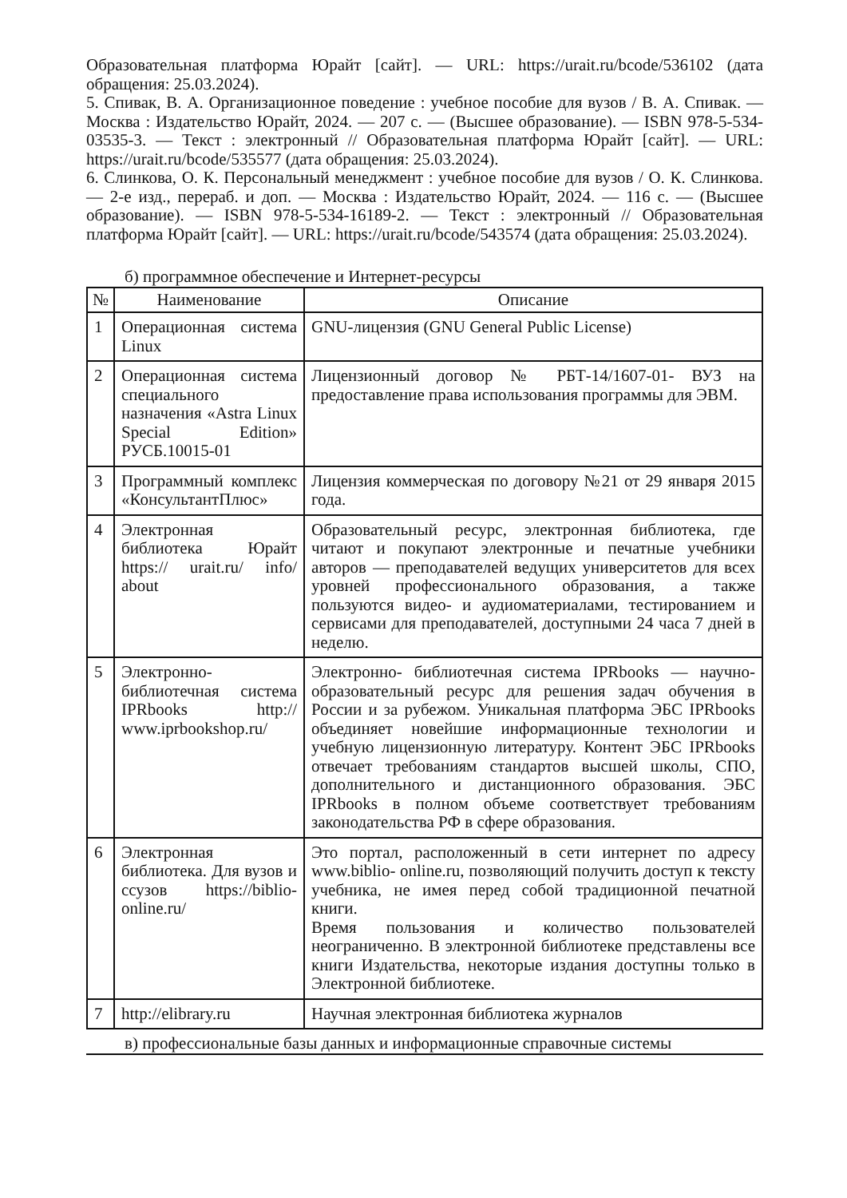Образовательная платформа Юрайт [сайт]. — URL: https://urait.ru/bcode/536102 (дата обращения: 25.03.2024).
5. Спивак, В. А. Организационное поведение : учебное пособие для вузов / В. А. Спивак. — Москва : Издательство Юрайт, 2024. — 207 с. — (Высшее образование). — ISBN 978-5-534-03535-3. — Текст : электронный // Образовательная платформа Юрайт [сайт]. — URL: https://urait.ru/bcode/535577 (дата обращения: 25.03.2024).
6. Слинкова, О. К. Персональный менеджмент : учебное пособие для вузов / О. К. Слинкова. — 2-е изд., перераб. и доп. — Москва : Издательство Юрайт, 2024. — 116 с. — (Высшее образование). — ISBN 978-5-534-16189-2. — Текст : электронный // Образовательная платформа Юрайт [сайт]. — URL: https://urait.ru/bcode/543574 (дата обращения: 25.03.2024).
б) программное обеспечение и Интернет-ресурсы
| № | Наименование | Описание |
| --- | --- | --- |
| 1 | Операционная система Linux | GNU-лицензия (GNU General Public License) |
| 2 | Операционная система специального назначения «Astra Linux Special Edition» РУСБ.10015-01 | Лицензионный договор № РБТ-14/1607-01- ВУЗ на предоставление права использования программы для ЭВМ. |
| 3 | Программный комплекс «КонсультантПлюс» | Лицензия коммерческая по договору №21 от 29 января 2015 года. |
| 4 | Электронная библиотека Юрайт https:// urait.ru/ info/ about | Образовательный ресурс, электронная библиотека, где читают и покупают электронные и печатные учебники авторов — преподавателей ведущих университетов для всех уровней профессионального образования, а также пользуются видео- и аудиоматериалами, тестированием и сервисами для преподавателей, доступными 24 часа 7 дней в неделю. |
| 5 | Электронно-библиотечная система IPRbooks http:// www.iprbookshop.ru/ | Электронно- библиотечная система IPRbooks — научно- образовательный ресурс для решения задач обучения в России и за рубежом. Уникальная платформа ЭБС IPRbooks объединяет новейшие информационные технологии и учебную лицензионную литературу. Контент ЭБС IPRbooks отвечает требованиям стандартов высшей школы, СПО, дополнительного и дистанционного образования. ЭБС IPRbooks в полном объеме соответствует требованиям законодательства РФ в сфере образования. |
| 6 | Электронная библиотека. Для вузов и ссузов https://biblio-online.ru/ | Это портал, расположенный в сети интернет по адресу www.biblio- online.ru, позволяющий получить доступ к тексту учебника, не имея перед собой традиционной печатной книги. Время пользования и количество пользователей неограниченно. В электронной библиотеке представлены все книги Издательства, некоторые издания доступны только в Электронной библиотеке. |
| 7 | http://elibrary.ru | Научная электронная библиотека журналов |
в) профессиональные базы данных и информационные справочные системы